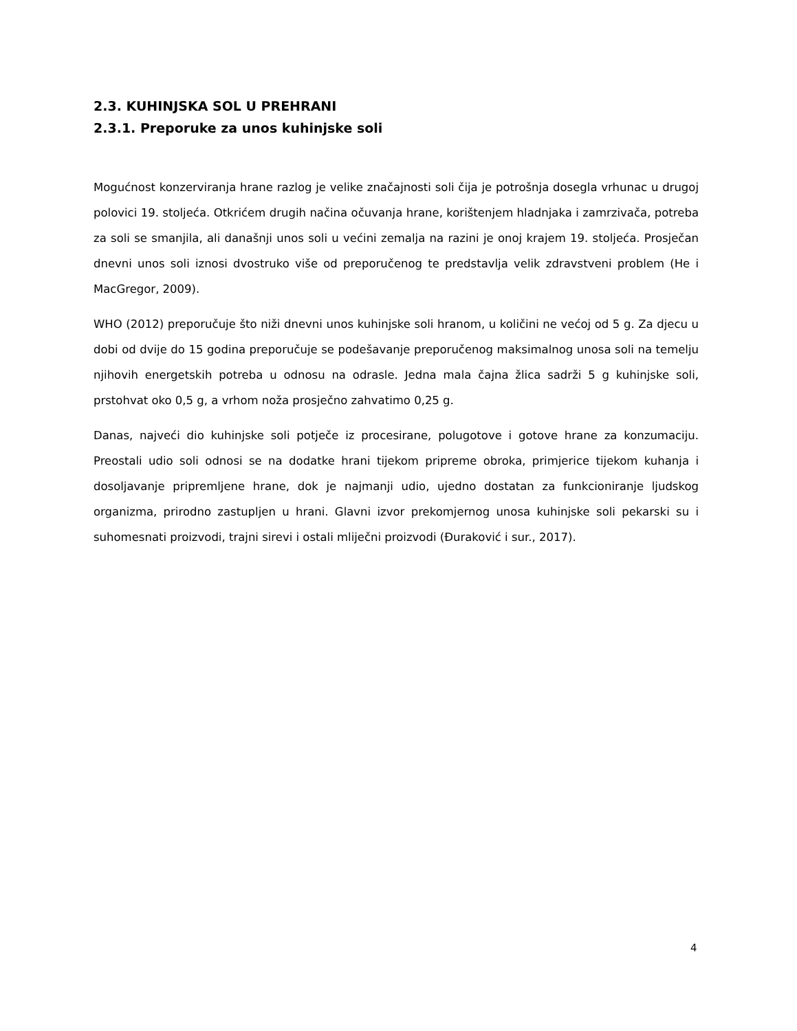2.3. KUHINJSKA SOL U PREHRANI
2.3.1. Preporuke za unos kuhinjske soli
Mogućnost konzerviranja hrane razlog je velike značajnosti soli čija je potrošnja dosegla vrhunac u drugoj polovici 19. stoljeća. Otkrićem drugih načina očuvanja hrane, korištenjem hladnjaka i zamrzivača, potreba za soli se smanjila, ali današnji unos soli u većini zemalja na razini je onoj krajem 19. stoljeća. Prosječan dnevni unos soli iznosi dvostruko više od preporučenog te predstavlja velik zdravstveni problem (He i MacGregor, 2009).
WHO (2012) preporučuje što niži dnevni unos kuhinjske soli hranom, u količini ne većoj od 5 g. Za djecu u dobi od dvije do 15 godina preporučuje se podešavanje preporučenog maksimalnog unosa soli na temelju njihovih energetskih potreba u odnosu na odrasle. Jedna mala čajna žlica sadrži 5 g kuhinjske soli, prstohvat oko 0,5 g, a vrhom noža prosječno zahvatimo 0,25 g.
Danas, najveći dio kuhinjske soli potječe iz procesirane, polugotove i gotove hrane za konzumaciju. Preostali udio soli odnosi se na dodatke hrani tijekom pripreme obroka, primjerice tijekom kuhanja i dosoljavanje pripremljene hrane, dok je najmanji udio, ujedno dostatan za funkcioniranje ljudskog organizma, prirodno zastupljen u hrani. Glavni izvor prekomjernog unosa kuhinjske soli pekarski su i suhomesnati proizvodi, trajni sirevi i ostali mliječni proizvodi (Đuraković i sur., 2017).
4